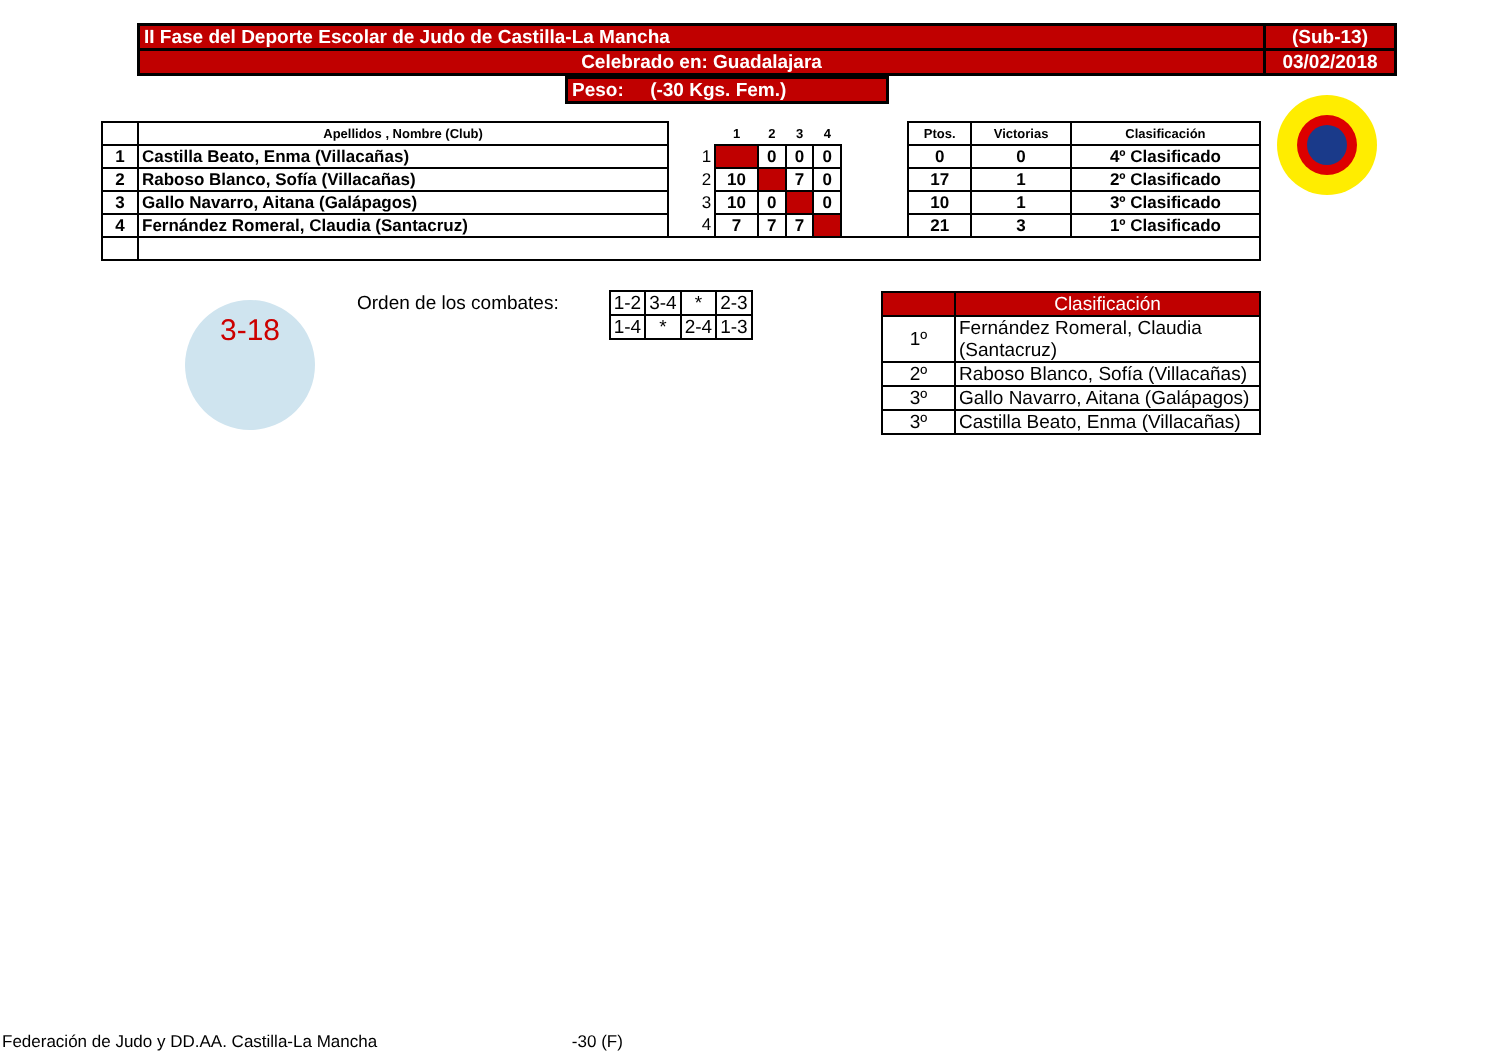| II Fase del Deporte Escolar de Judo de Castilla-La Mancha | (Sub-13) |
| Celebrado en: Guadalajara | 03/02/2018 |
Peso: (-30 Kgs. Fem.)
| | Apellidos , Nombre (Club) | | 1 | 2 | 3 | 4 | | Ptos. | Victorias | Clasificación |
| --- | --- | --- | --- | --- | --- | --- | --- | --- | --- | --- |
| 1 | Castilla Beato, Enma (Villacañas) | 1 | | 0 | 0 | 0 | | 0 | 0 | 4º Clasificado |
| 2 | Raboso Blanco, Sofía (Villacañas) | 2 | 10 | | 7 | 0 | | 17 | 1 | 2º Clasificado |
| 3 | Gallo Navarro, Aitana (Galápagos) | 3 | 10 | 0 | | 0 | | 10 | 1 | 3º Clasificado |
| 4 | Fernández Romeral, Claudia (Santacruz) | 4 | 7 | 7 | 7 | | | 21 | 3 | 1º Clasificado |
| Orden de los combates: | 1-2 | 3-4 | * | 2-3 |
| | 1-4 | * | 2-4 | 1-3 |
| | Clasificación |
| 1º | Fernández Romeral, Claudia (Santacruz) |
| 2º | Raboso Blanco, Sofía (Villacañas) |
| 3º | Gallo Navarro, Aitana (Galápagos) |
| 3º | Castilla Beato, Enma (Villacañas) |
3-18
Federación de Judo y DD.AA. Castilla-La Mancha -30 (F)